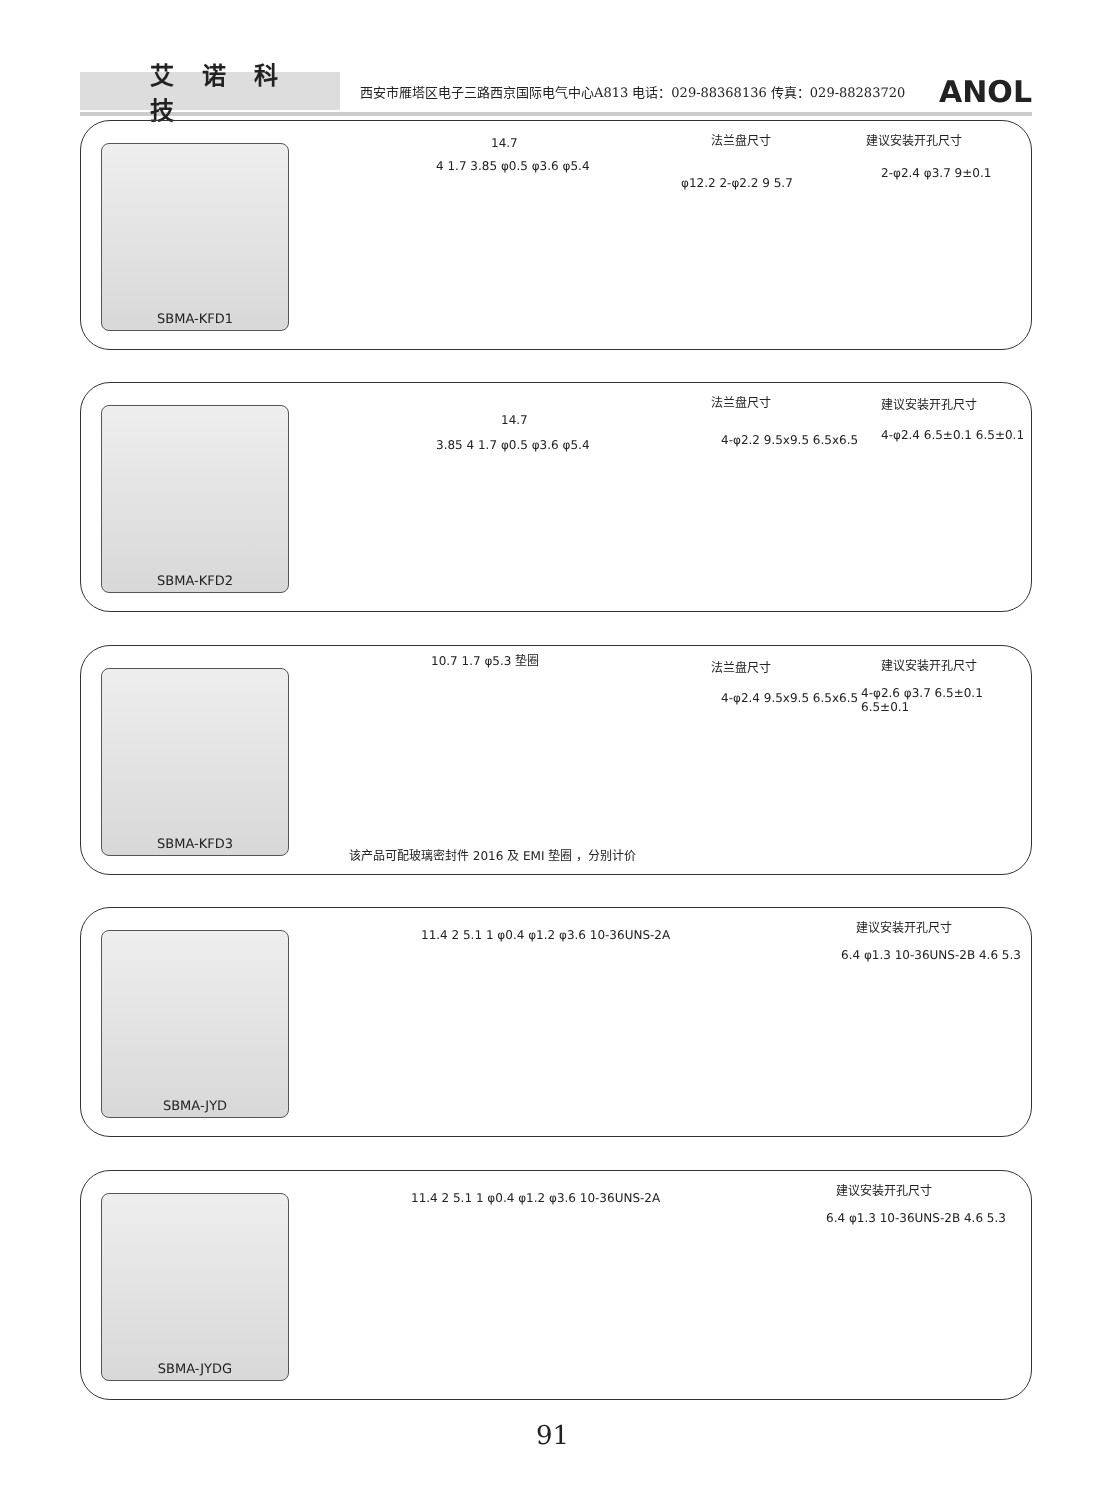艾诺科技
西安市雁塔区电子三路西京国际电气中心A813 电话：029-88368136 传真：029-88283720
ANOL
SBMA-KFD1 14.7
4 1.7 3.85 φ0.5 φ3.6 φ5.4
法兰盘尺寸
φ12.2 2-φ2.2 9 5.7
建议安装开孔尺寸
2-φ2.4 φ3.7 9±0.1
SBMA-KFD2 14.7
3.85 4 1.7 φ0.5 φ3.6 φ5.4
法兰盘尺寸
4-φ2.2 9.5x9.5 6.5x6.5
建议安装开孔尺寸
4-φ2.4 6.5±0.1 6.5±0.1
SBMA-KFD3
10.7 1.7 φ5.3 垫圈 法兰盘尺寸
4-φ2.4 9.5x9.5 6.5x6.5
建议安装开孔尺寸
4-φ2.6 φ3.7 6.5±0.1 6.5±0.1
该产品可配玻璃密封件 2016 及 EMI 垫圈 ，分别计价
SBMA-JYD
11.4 2 5.1 1 φ0.4 φ1.2 φ3.6 10-36UNS-2A
建议安装开孔尺寸
6.4 φ1.3 10-36UNS-2B 4.6 5.3
SBMA-JYDG
11.4 2 5.1 1 φ0.4 φ1.2 φ3.6 10-36UNS-2A
建议安装开孔尺寸
6.4 φ1.3 10-36UNS-2B 4.6 5.3
91